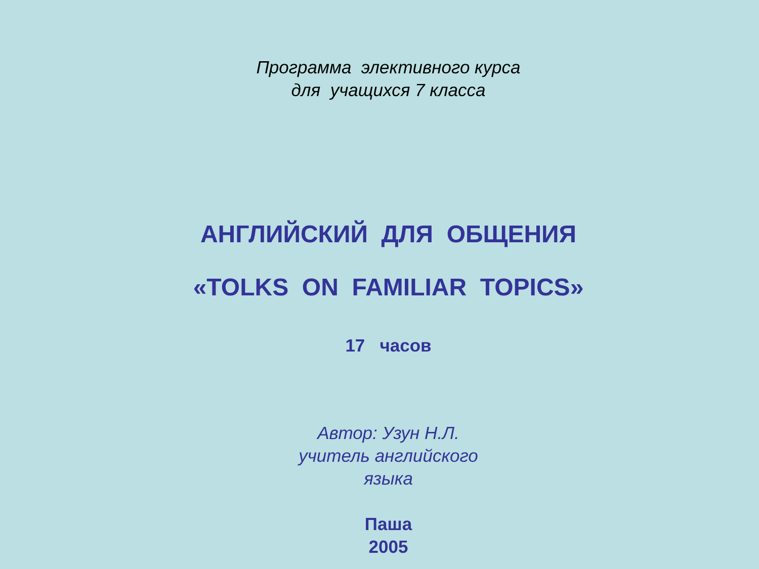Программа элективного курса
для учащихся 7 класса
АНГЛИЙСКИЙ ДЛЯ ОБЩЕНИЯ
«TOLKS ON FAMILIAR TOPICS»
17 часов
Автор: Узун Н.Л.
учитель английского
языка
Паша
2005